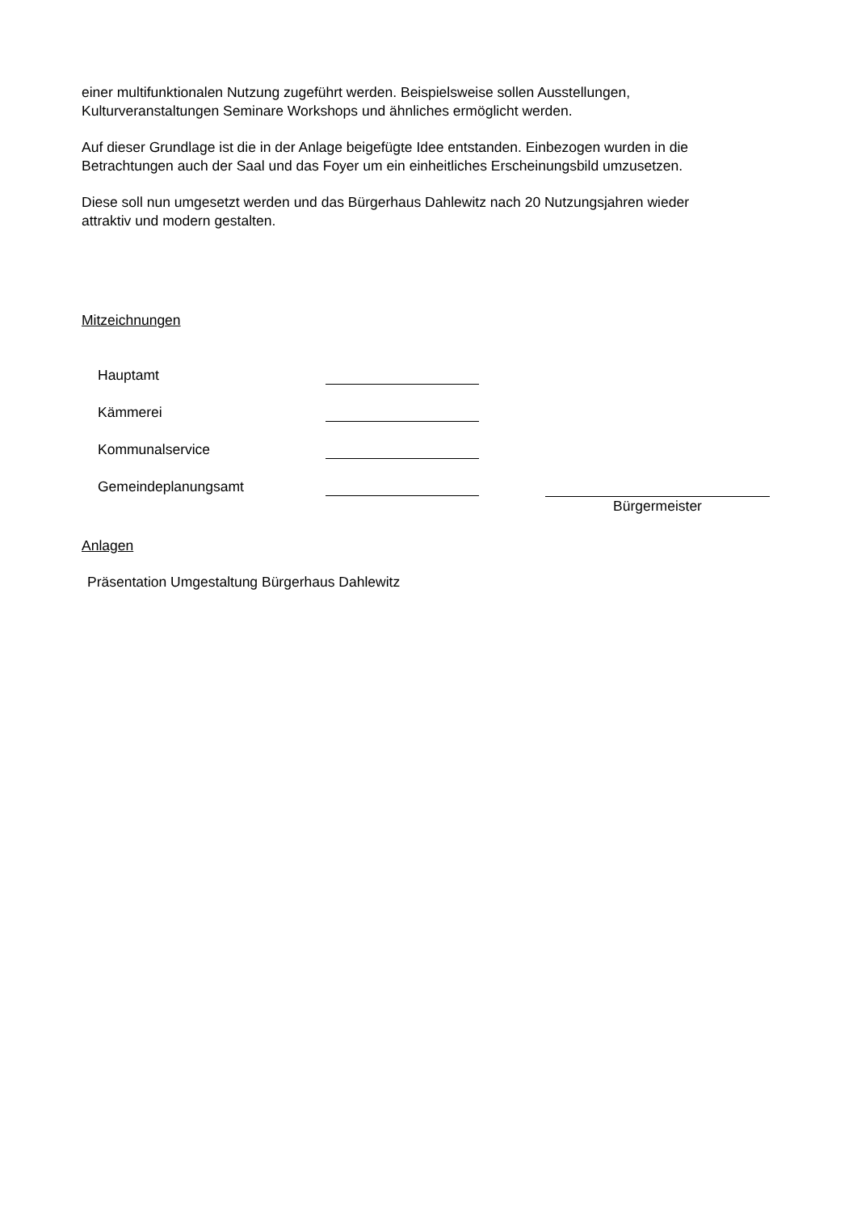einer multifunktionalen Nutzung zugeführt werden. Beispielsweise sollen Ausstellungen,
Kulturveranstaltungen Seminare Workshops und ähnliches ermöglicht werden.
Auf dieser Grundlage ist die in der Anlage beigefügte Idee entstanden. Einbezogen wurden in die
Betrachtungen auch der Saal und das Foyer um ein einheitliches Erscheinungsbild umzusetzen.
Diese soll nun umgesetzt werden und das Bürgerhaus Dahlewitz nach 20 Nutzungsjahren wieder
attraktiv und modern gestalten.
Mitzeichnungen
Hauptamt
Kämmerei
Kommunalservice
Gemeindeplanungsamt
Bürgermeister
Anlagen
Präsentation Umgestaltung Bürgerhaus Dahlewitz